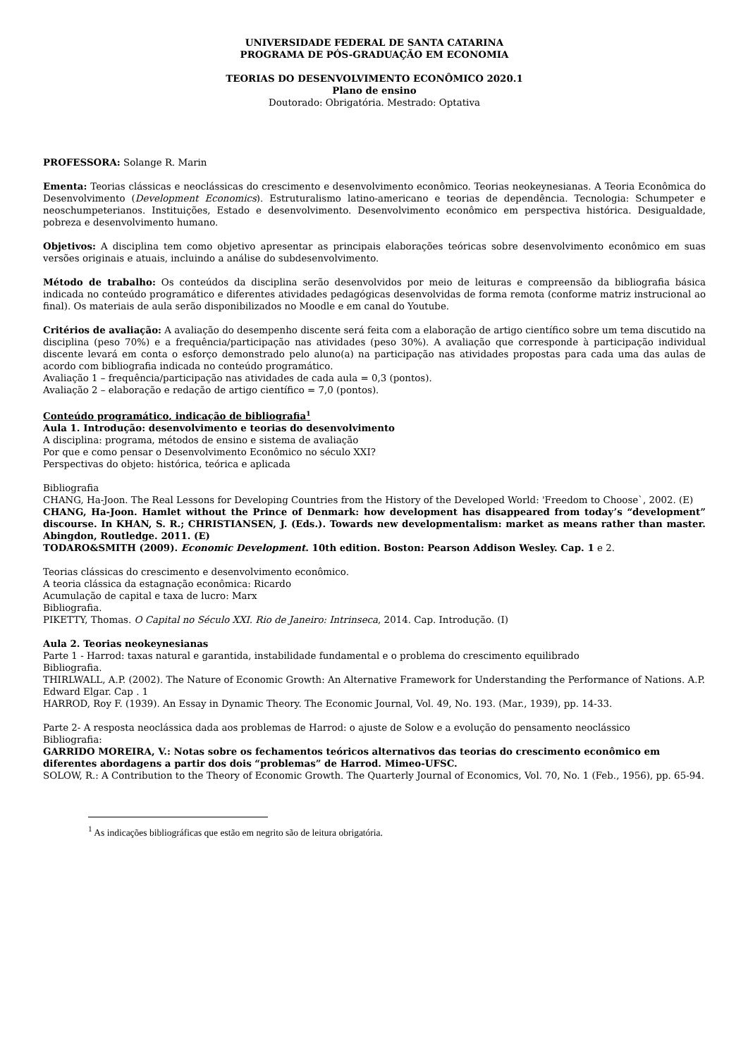UNIVERSIDADE FEDERAL DE SANTA CATARINA
PROGRAMA DE PÓS-GRADUAÇÃO EM ECONOMIA
TEORIAS DO DESENVOLVIMENTO ECONÔMICO 2020.1
Plano de ensino
Doutorado: Obrigatória. Mestrado: Optativa
PROFESSORA: Solange R. Marin
Ementa: Teorias clássicas e neoclássicas do crescimento e desenvolvimento econômico. Teorias neokeynesianas. A Teoria Econômica do Desenvolvimento (Development Economics). Estruturalismo latino-americano e teorias de dependência. Tecnologia: Schumpeter e neoschumpeterianos. Instituições, Estado e desenvolvimento. Desenvolvimento econômico em perspectiva histórica. Desigualdade, pobreza e desenvolvimento humano.
Objetivos: A disciplina tem como objetivo apresentar as principais elaborações teóricas sobre desenvolvimento econômico em suas versões originais e atuais, incluindo a análise do subdesenvolvimento.
Método de trabalho: Os conteúdos da disciplina serão desenvolvidos por meio de leituras e compreensão da bibliografia básica indicada no conteúdo programático e diferentes atividades pedagógicas desenvolvidas de forma remota (conforme matriz instrucional ao final). Os materiais de aula serão disponibilizados no Moodle e em canal do Youtube.
Critérios de avaliação: A avaliação do desempenho discente será feita com a elaboração de artigo científico sobre um tema discutido na disciplina (peso 70%) e a frequência/participação nas atividades (peso 30%). A avaliação que corresponde à participação individual discente levará em conta o esforço demonstrado pelo aluno(a) na participação nas atividades propostas para cada uma das aulas de acordo com bibliografia indicada no conteúdo programático.
Avaliação 1 – frequência/participação nas atividades de cada aula = 0,3 (pontos).
Avaliação 2 – elaboração e redação de artigo científico = 7,0 (pontos).
Conteúdo programático, indicação de bibliografia<sup>1</sup>
Aula 1. Introdução: desenvolvimento e teorias do desenvolvimento
A disciplina: programa, métodos de ensino e sistema de avaliação
Por que e como pensar o Desenvolvimento Econômico no século XXI?
Perspectivas do objeto: histórica, teórica e aplicada
Bibliografia
CHANG, Ha-Joon. The Real Lessons for Developing Countries from the History of the Developed World: 'Freedom to Choose`, 2002. (E)
CHANG, Ha-Joon. Hamlet without the Prince of Denmark: how development has disappeared from today’s “development” discourse. In KHAN, S. R.; CHRISTIANSEN, J. (Eds.). Towards new developmentalism: market as means rather than master. Abingdon, Routledge. 2011. (E)
TODARO&SMITH (2009). Economic Development. 10th edition. Boston: Pearson Addison Wesley. Cap. 1 e 2.
Teorias clássicas do crescimento e desenvolvimento econômico.
A teoria clássica da estagnação econômica: Ricardo
Acumulação de capital e taxa de lucro: Marx
Bibliografia.
PIKETTY, Thomas. O Capital no Século XXI. Rio de Janeiro: Intrinseca, 2014. Cap. Introdução. (I)
Aula 2. Teorias neokeynesianas
Parte 1 - Harrod: taxas natural e garantida, instabilidade fundamental e o problema do crescimento equilibrado
Bibliografia.
THIRLWALL, A.P. (2002). The Nature of Economic Growth: An Alternative Framework for Understanding the Performance of Nations. A.P. Edward Elgar. Cap . 1
HARROD, Roy F. (1939). An Essay in Dynamic Theory. The Economic Journal, Vol. 49, No. 193. (Mar., 1939), pp. 14-33.
Parte 2- A resposta neoclássica dada aos problemas de Harrod: o ajuste de Solow e a evolução do pensamento neoclássico
Bibliografia:
GARRIDO MOREIRA, V.: Notas sobre os fechamentos teóricos alternativos das teorias do crescimento econômico em diferentes abordagens a partir dos dois “problemas” de Harrod. Mimeo-UFSC.
SOLOW, R.: A Contribution to the Theory of Economic Growth. The Quarterly Journal of Economics, Vol. 70, No. 1 (Feb., 1956), pp. 65-94.
<sup>1</sup> As indicações bibliográficas que estão em negrito são de leitura obrigatória.